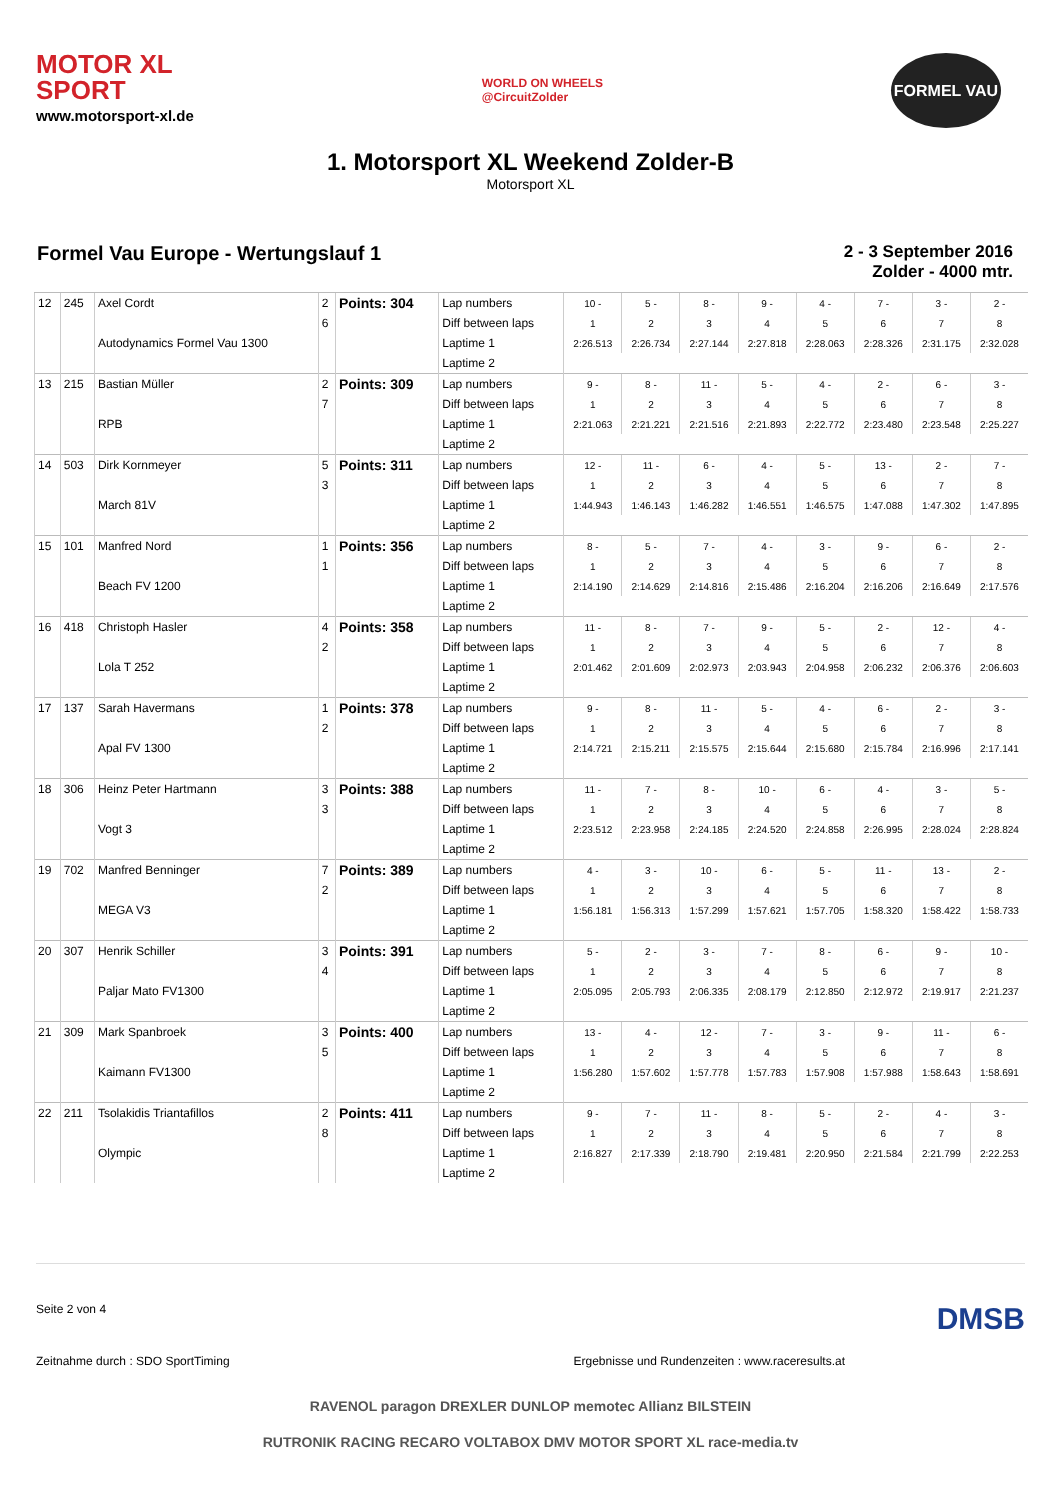MOTOR XL
SPORT
www.motorsport-xl.de
WORLD ON WHEELS
@CircuitZolder
FORMEL VAU
1. Motorsport XL Weekend Zolder-B
Motorsport XL
Formel Vau Europe - Wertungslauf 1
2 - 3 September 2016
Zolder - 4000 mtr.
| 12 | 245 | Axel Cordt | 2 | Points: 304 | Lap numbers | 10 - | 5 - | 8 - | 9 - | 4 - | 7 - | 3 - | 2 - |
| | | | 6 | | Diff between laps | 1 | 2 | 3 | 4 | 5 | 6 | 7 | 8 |
| | | Autodynamics Formel Vau 1300 | | | Laptime 1 | 2:26.513 | 2:26.734 | 2:27.144 | 2:27.818 | 2:28.063 | 2:28.326 | 2:31.175 | 2:32.028 |
| | | | | | Laptime 2 | | | | | | | | |
| 13 | 215 | Bastian Müller | 2 | Points: 309 | Lap numbers | 9 - | 8 - | 11 - | 5 - | 4 - | 2 - | 6 - | 3 - |
| | | | 7 | | Diff between laps | 1 | 2 | 3 | 4 | 5 | 6 | 7 | 8 |
| | | RPB | | | Laptime 1 | 2:21.063 | 2:21.221 | 2:21.516 | 2:21.893 | 2:22.772 | 2:23.480 | 2:23.548 | 2:25.227 |
| | | | | | Laptime 2 | | | | | | | | |
| 14 | 503 | Dirk Kornmeyer | 5 | Points: 311 | Lap numbers | 12 - | 11 - | 6 - | 4 - | 5 - | 13 - | 2 - | 7 - |
| | | | 3 | | Diff between laps | 1 | 2 | 3 | 4 | 5 | 6 | 7 | 8 |
| | | March 81V | | | Laptime 1 | 1:44.943 | 1:46.143 | 1:46.282 | 1:46.551 | 1:46.575 | 1:47.088 | 1:47.302 | 1:47.895 |
| | | | | | Laptime 2 | | | | | | | | |
| 15 | 101 | Manfred Nord | 1 | Points: 356 | Lap numbers | 8 - | 5 - | 7 - | 4 - | 3 - | 9 - | 6 - | 2 - |
| | | | 1 | | Diff between laps | 1 | 2 | 3 | 4 | 5 | 6 | 7 | 8 |
| | | Beach FV 1200 | | | Laptime 1 | 2:14.190 | 2:14.629 | 2:14.816 | 2:15.486 | 2:16.204 | 2:16.206 | 2:16.649 | 2:17.576 |
| | | | | | Laptime 2 | | | | | | | | |
| 16 | 418 | Christoph Hasler | 4 | Points: 358 | Lap numbers | 11 - | 8 - | 7 - | 9 - | 5 - | 2 - | 12 - | 4 - |
| | | | 2 | | Diff between laps | 1 | 2 | 3 | 4 | 5 | 6 | 7 | 8 |
| | | Lola T 252 | | | Laptime 1 | 2:01.462 | 2:01.609 | 2:02.973 | 2:03.943 | 2:04.958 | 2:06.232 | 2:06.376 | 2:06.603 |
| | | | | | Laptime 2 | | | | | | | | |
| 17 | 137 | Sarah Havermans | 1 | Points: 378 | Lap numbers | 9 - | 8 - | 11 - | 5 - | 4 - | 6 - | 2 - | 3 - |
| | | | 2 | | Diff between laps | 1 | 2 | 3 | 4 | 5 | 6 | 7 | 8 |
| | | Apal FV 1300 | | | Laptime 1 | 2:14.721 | 2:15.211 | 2:15.575 | 2:15.644 | 2:15.680 | 2:15.784 | 2:16.996 | 2:17.141 |
| | | | | | Laptime 2 | | | | | | | | |
| 18 | 306 | Heinz Peter Hartmann | 3 | Points: 388 | Lap numbers | 11 - | 7 - | 8 - | 10 - | 6 - | 4 - | 3 - | 5 - |
| | | | 3 | | Diff between laps | 1 | 2 | 3 | 4 | 5 | 6 | 7 | 8 |
| | | Vogt 3 | | | Laptime 1 | 2:23.512 | 2:23.958 | 2:24.185 | 2:24.520 | 2:24.858 | 2:26.995 | 2:28.024 | 2:28.824 |
| | | | | | Laptime 2 | | | | | | | | |
| 19 | 702 | Manfred Benninger | 7 | Points: 389 | Lap numbers | 4 - | 3 - | 10 - | 6 - | 5 - | 11 - | 13 - | 2 - |
| | | | 2 | | Diff between laps | 1 | 2 | 3 | 4 | 5 | 6 | 7 | 8 |
| | | MEGA V3 | | | Laptime 1 | 1:56.181 | 1:56.313 | 1:57.299 | 1:57.621 | 1:57.705 | 1:58.320 | 1:58.422 | 1:58.733 |
| | | | | | Laptime 2 | | | | | | | | |
| 20 | 307 | Henrik Schiller | 3 | Points: 391 | Lap numbers | 5 - | 2 - | 3 - | 7 - | 8 - | 6 - | 9 - | 10 - |
| | | | 4 | | Diff between laps | 1 | 2 | 3 | 4 | 5 | 6 | 7 | 8 |
| | | Paljar Mato FV1300 | | | Laptime 1 | 2:05.095 | 2:05.793 | 2:06.335 | 2:08.179 | 2:12.850 | 2:12.972 | 2:19.917 | 2:21.237 |
| | | | | | Laptime 2 | | | | | | | | |
| 21 | 309 | Mark Spanbroek | 3 | Points: 400 | Lap numbers | 13 - | 4 - | 12 - | 7 - | 3 - | 9 - | 11 - | 6 - |
| | | | 5 | | Diff between laps | 1 | 2 | 3 | 4 | 5 | 6 | 7 | 8 |
| | | Kaimann FV1300 | | | Laptime 1 | 1:56.280 | 1:57.602 | 1:57.778 | 1:57.783 | 1:57.908 | 1:57.988 | 1:58.643 | 1:58.691 |
| | | | | | Laptime 2 | | | | | | | | |
| 22 | 211 | Tsolakidis Triantafillos | 2 | Points: 411 | Lap numbers | 9 - | 7 - | 11 - | 8 - | 5 - | 2 - | 4 - | 3 - |
| | | | 8 | | Diff between laps | 1 | 2 | 3 | 4 | 5 | 6 | 7 | 8 |
| | | Olympic | | | Laptime 1 | 2:16.827 | 2:17.339 | 2:18.790 | 2:19.481 | 2:20.950 | 2:21.584 | 2:21.799 | 2:22.253 |
| | | | | | Laptime 2 | | | | | | | | |
Seite 2 von 4 DMSB
Zeitnahme durch : SDO SportTiming Ergebnisse und Rundenzeiten : www.raceresults.at
RAVENOL paragon DREXLER DUNLOP memotec Allianz BILSTEIN
RUTRONIK RACING RECARO VOLTABOX DMV MOTOR SPORT XL race-media.tv